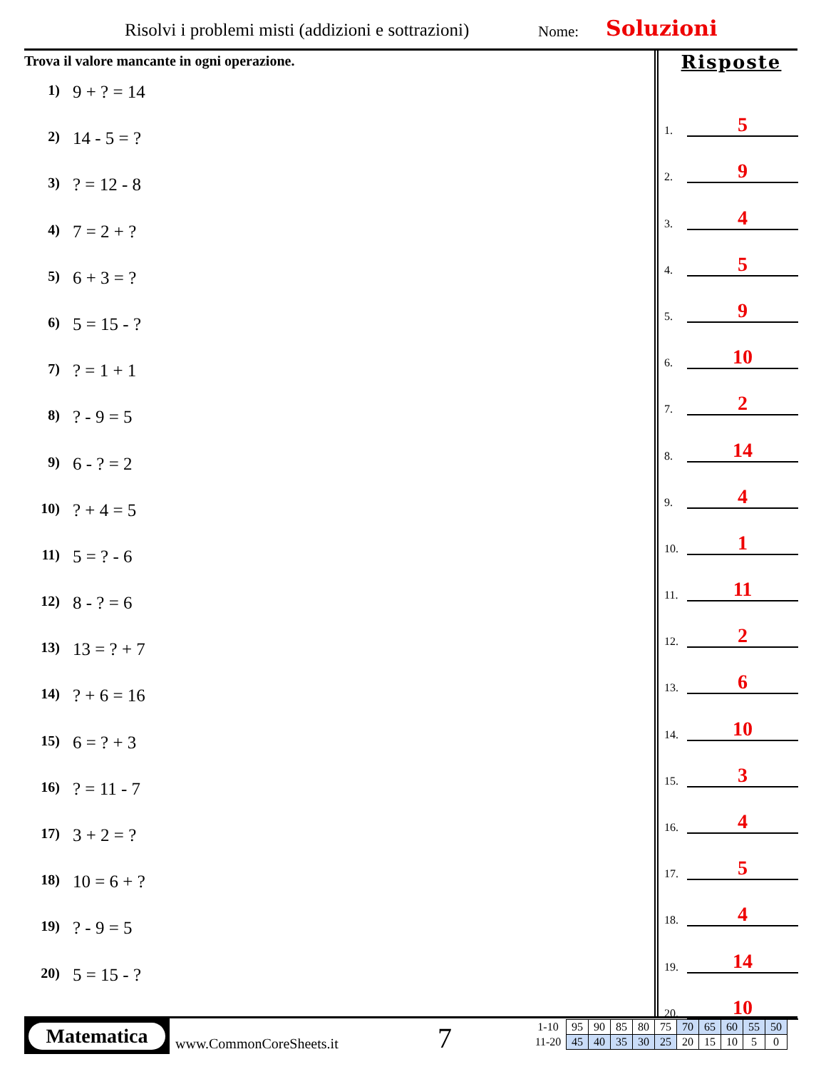Risolvi i problemi misti (addizioni e sottrazioni)
Nome: Soluzioni
Trova il valore mancante in ogni operazione.
1) 9 + ? = 14
2) 14 - 5 = ?
3)? = 12 - 8
4) 7 = 2 + ?
5) 6 + 3 = ?
6) 5 = 15 - ?
7)? = 1 + 1
8)? - 9 = 5
9) 6 - ? = 2
10)? + 4 = 5
11) 5 = ? - 6
12) 8 - ? = 6
13) 13 = ? + 7
14)? + 6 = 16
15) 6 = ? + 3
16)? = 11 - 7
17) 3 + 2 = ?
18) 10 = 6 + ?
19)? - 9 = 5
20) 5 = 15 - ?
Risposte
1. 5
2. 9
3. 4
4. 5
5. 9
6. 10
7. 2
8. 14
9. 4
10. 1
11. 11
12. 2
13. 6
14. 10
15. 3
16. 4
17. 5
18. 4
19. 14
20. 10
Matematica
www.CommonCoreSheets.it 7
| 1-10 | 95 | 90 | 85 | 80 | 75 | 70 | 65 | 60 | 55 | 50 |
| 11-20 | 45 | 40 | 35 | 30 | 25 | 20 | 15 | 10 | 5 | 0 |